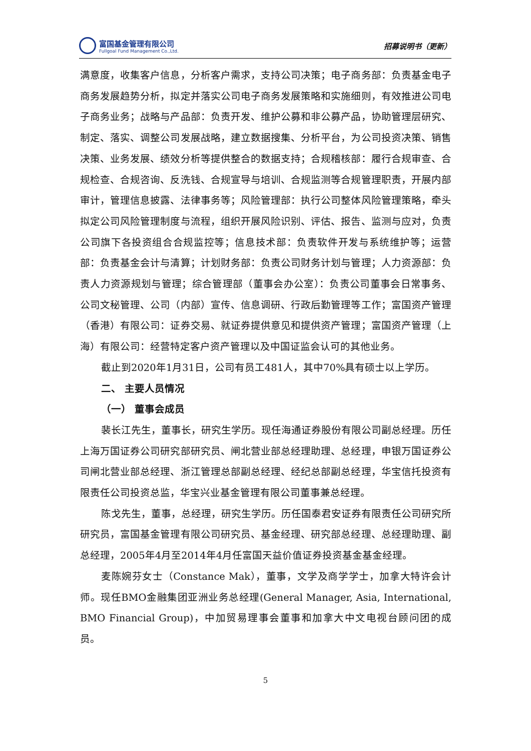富国基金管理有限公司
Fullgoal Fund Management Co.,Ltd.
招募说明书（更新）
满意度，收集客户信息，分析客户需求，支持公司决策；电子商务部：负责基金电子商务发展趋势分析，拟定并落实公司电子商务发展策略和实施细则，有效推进公司电子商务业务；战略与产品部：负责开发、维护公募和非公募产品，协助管理层研究、制定、落实、调整公司发展战略，建立数据搜集、分析平台，为公司投资决策、销售决策、业务发展、绩效分析等提供整合的数据支持；合规稽核部：履行合规审查、合规检查、合规咨询、反洗钱、合规宣导与培训、合规监测等合规管理职责，开展内部审计，管理信息披露、法律事务等；风险管理部：执行公司整体风险管理策略，牵头拟定公司风险管理制度与流程，组织开展风险识别、评估、报告、监测与应对，负责公司旗下各投资组合合规监控等；信息技术部：负责软件开发与系统维护等；运营部：负责基金会计与清算；计划财务部：负责公司财务计划与管理；人力资源部：负责人力资源规划与管理；综合管理部（董事会办公室）：负责公司董事会日常事务、公司文秘管理、公司（内部）宣传、信息调研、行政后勤管理等工作；富国资产管理（香港）有限公司：证券交易、就证券提供意见和提供资产管理；富国资产管理（上海）有限公司：经营特定客户资产管理以及中国证监会认可的其他业务。
截止到2020年1月31日，公司有员工481人，其中70%具有硕士以上学历。
二、 主要人员情况
（一） 董事会成员
裴长江先生，董事长，研究生学历。现任海通证券股份有限公司副总经理。历任上海万国证券公司研究部研究员、闸北营业部总经理助理、总经理，申银万国证券公司闸北营业部总经理、浙江管理总部副总经理、经纪总部副总经理，华宝信托投资有限责任公司投资总监，华宝兴业基金管理有限公司董事兼总经理。
陈戈先生，董事，总经理，研究生学历。历任国泰君安证券有限责任公司研究所研究员，富国基金管理有限公司研究员、基金经理、研究部总经理、总经理助理、副总经理，2005年4月至2014年4月任富国天益价值证券投资基金基金经理。
麦陈婉芬女士（Constance Mak），董事，文学及商学学士，加拿大特许会计师。现任BMO金融集团亚洲业务总经理(General Manager, Asia, International, BMO Financial Group)，中加贸易理事会董事和加拿大中文电视台顾问团的成员。
5